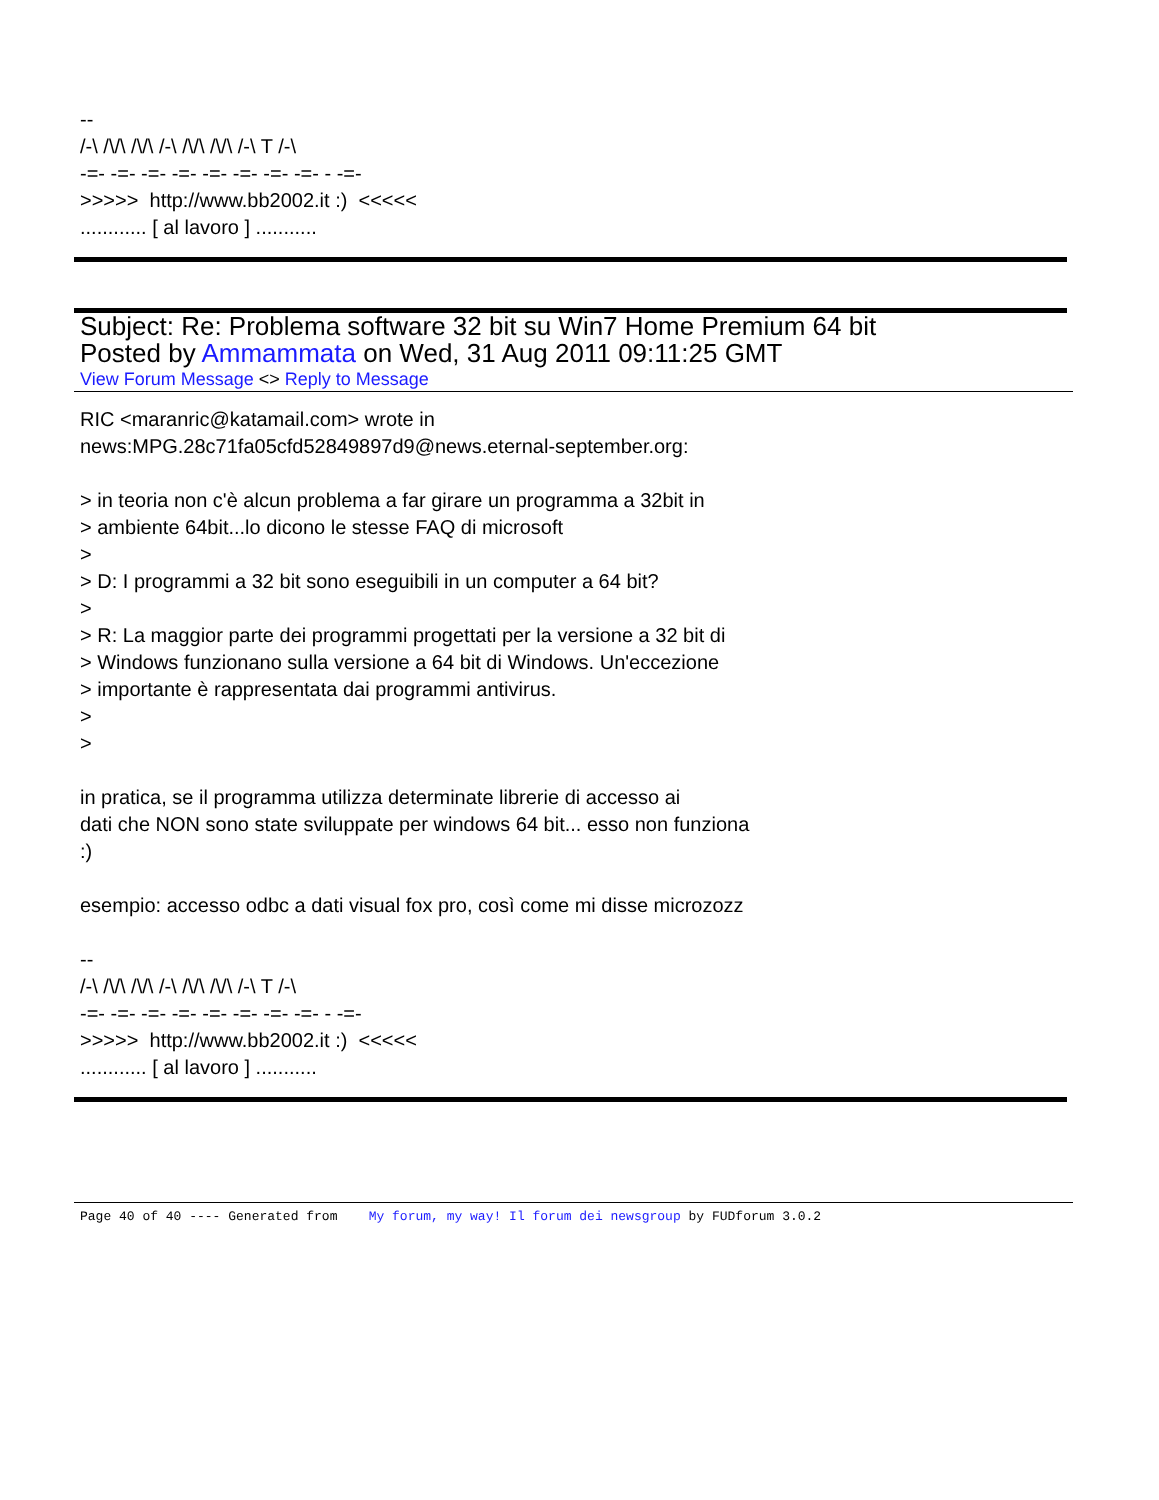-- /-\ /\/\ /\/\ /-\ /\/\ /\/\ /-\ T /-\ -=- -=- -=- -=- -=- -=- -=- -=- - -=- >>>>> http://www.bb2002.it :) <<<<< ............ [ al lavoro ] ...........
Subject: Re: Problema software 32 bit su Win7 Home Premium 64 bit
Posted by Ammammata on Wed, 31 Aug 2011 09:11:25 GMT
View Forum Message <> Reply to Message
RIC <maranric@katamail.com> wrote in news:MPG.28c71fa05cfd52849897d9@news.eternal-september.org: > in teoria non c'è alcun problema a far girare un programma a 32bit in > ambiente 64bit...lo dicono le stesse FAQ di microsoft > > D: I programmi a 32 bit sono eseguibili in un computer a 64 bit? > > R: La maggior parte dei programmi progettati per la versione a 32 bit di > Windows funzionano sulla versione a 64 bit di Windows. Un'eccezione > importante è rappresentata dai programmi antivirus. > > in pratica, se il programma utilizza determinate librerie di accesso ai dati che NON sono state sviluppate per windows 64 bit... esso non funziona :) esempio: accesso odbc a dati visual fox pro, così come mi disse microzozz -- /-\ /\/\ /\/\ /-\ /\/\ /\/\ /-\ T /-\ -=- -=- -=- -=- -=- -=- -=- -=- - -=- >>>>> http://www.bb2002.it :) <<<<< ............ [ al lavoro ] ...........
Page 40 of 40 ---- Generated from My forum, my way! Il forum dei newsgroup by FUDforum 3.0.2